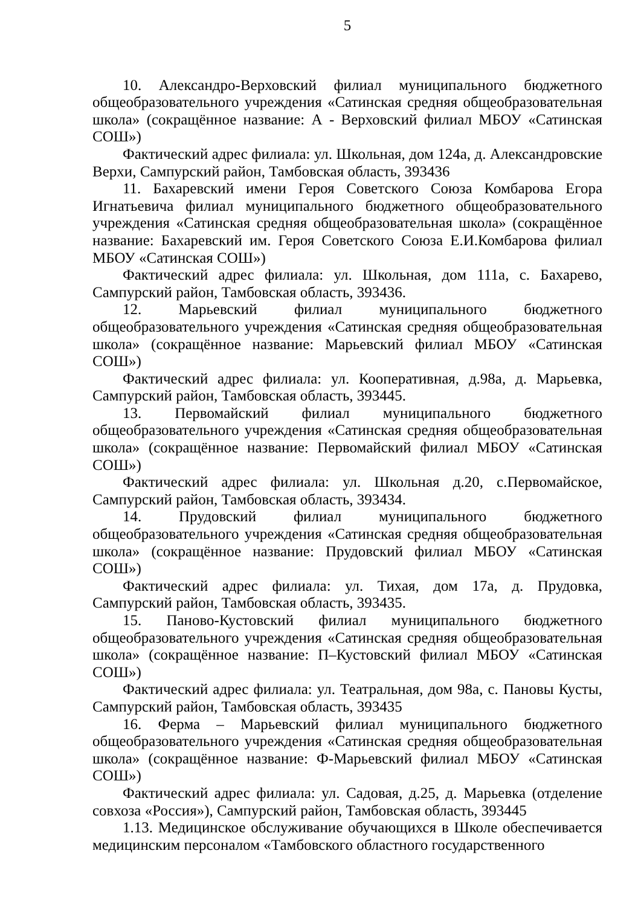5
10. Александро-Верховский филиал муниципального бюджетного общеобразовательного учреждения «Сатинская средняя общеобразовательная школа» (сокращённое название: А - Верховский филиал МБОУ «Сатинская СОШ»)
Фактический адрес филиала: ул. Школьная, дом 124а, д. Александровские Верхи, Сампурский район, Тамбовская область, 393436
11. Бахаревский имени Героя Советского Союза Комбарова Егора Игнатьевича филиал муниципального бюджетного общеобразовательного учреждения «Сатинская средняя общеобразовательная школа» (сокращённое название: Бахаревский им. Героя Советского Союза Е.И.Комбарова филиал МБОУ «Сатинская СОШ»)
Фактический адрес филиала: ул. Школьная, дом 111а, с. Бахарево, Сампурский район, Тамбовская область, 393436.
12. Марьевский филиал муниципального бюджетного общеобразовательного учреждения «Сатинская средняя общеобразовательная школа» (сокращённое название: Марьевский филиал МБОУ «Сатинская СОШ»)
Фактический адрес филиала: ул. Кооперативная, д.98а, д. Марьевка, Сампурский район, Тамбовская область, 393445.
13. Первомайский филиал муниципального бюджетного общеобразовательного учреждения «Сатинская средняя общеобразовательная школа» (сокращённое название: Первомайский филиал МБОУ «Сатинская СОШ»)
Фактический адрес филиала: ул. Школьная д.20, с.Первомайское, Сампурский район, Тамбовская область, 393434.
14. Прудовский филиал муниципального бюджетного общеобразовательного учреждения «Сатинская средняя общеобразовательная школа» (сокращённое название: Прудовский филиал МБОУ «Сатинская СОШ»)
Фактический адрес филиала: ул. Тихая, дом 17а, д. Прудовка, Сампурский район, Тамбовская область, 393435.
15. Паново-Кустовский филиал муниципального бюджетного общеобразовательного учреждения «Сатинская средняя общеобразовательная школа» (сокращённое название: П–Кустовский филиал МБОУ «Сатинская СОШ»)
Фактический адрес филиала: ул. Театральная, дом 98а, с. Пановы Кусты, Сампурский район, Тамбовская область, 393435
16. Ферма – Марьевский филиал муниципального бюджетного общеобразовательного учреждения «Сатинская средняя общеобразовательная школа» (сокращённое название: Ф-Марьевский филиал МБОУ «Сатинская СОШ»)
Фактический адрес филиала: ул. Садовая, д.25, д. Марьевка (отделение совхоза «Россия»), Сампурский район, Тамбовская область, 393445
1.13. Медицинское обслуживание обучающихся в Школе обеспечивается медицинским персоналом «Тамбовского областного государственного